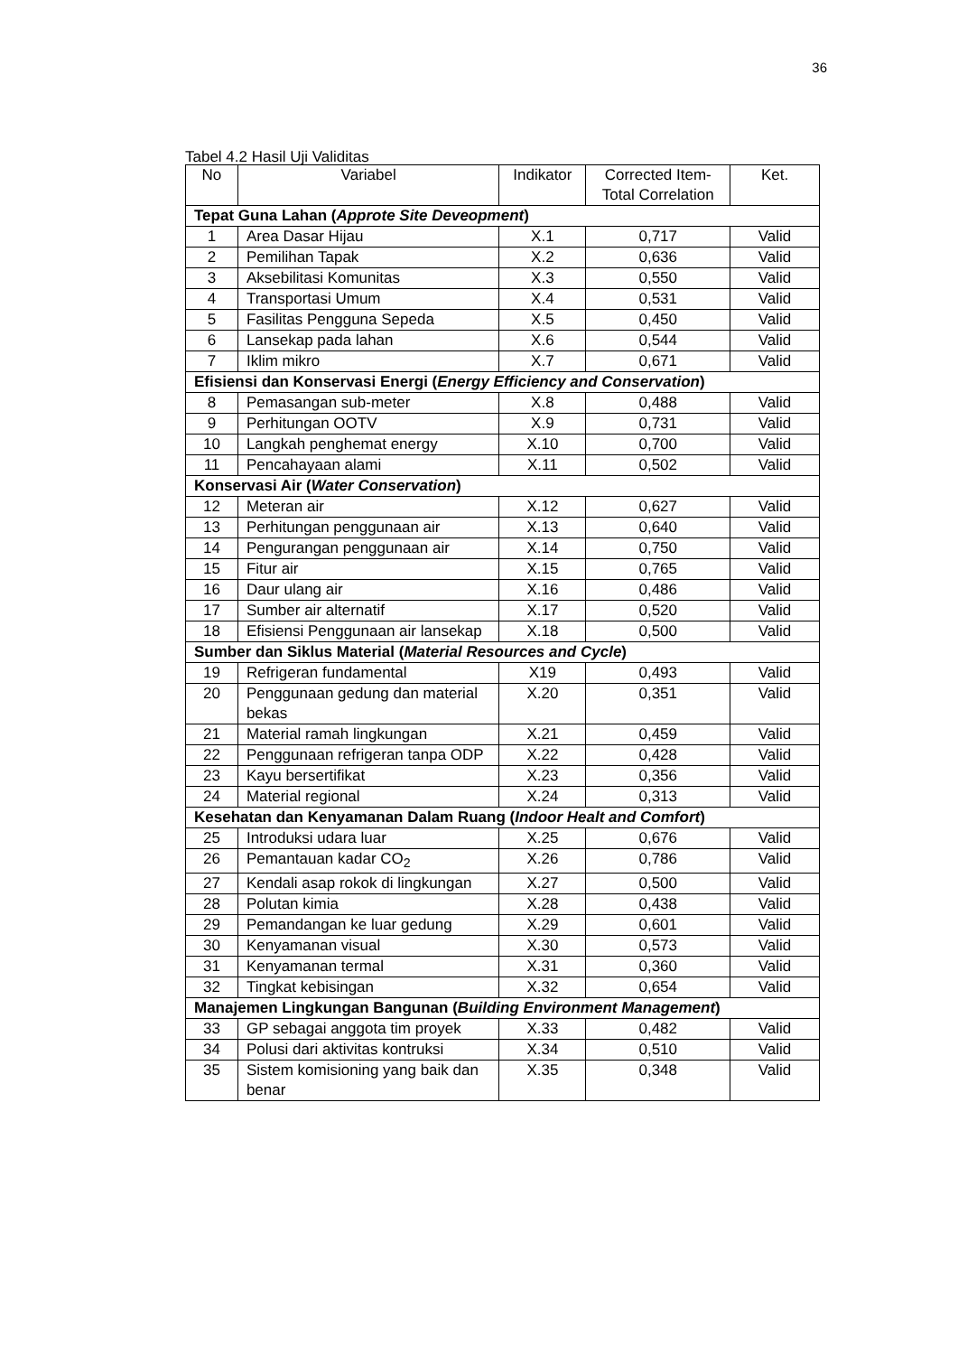36
Tabel 4.2 Hasil Uji Validitas
| No | Variabel | Indikator | Corrected Item-Total Correlation | Ket. |
| --- | --- | --- | --- | --- |
| Tepat Guna Lahan ( Approte Site Deveopment ) | | | | |
| 1 | Area Dasar Hijau | X.1 | 0,717 | Valid |
| 2 | Pemilihan Tapak | X.2 | 0,636 | Valid |
| 3 | Aksebilitasi Komunitas | X.3 | 0,550 | Valid |
| 4 | Transportasi Umum | X.4 | 0,531 | Valid |
| 5 | Fasilitas Pengguna Sepeda | X.5 | 0,450 | Valid |
| 6 | Lansekap pada lahan | X.6 | 0,544 | Valid |
| 7 | Iklim mikro | X.7 | 0,671 | Valid |
| Efisiensi dan Konservasi Energi ( Energy Efficiency and Conservation ) | | | | |
| 8 | Pemasangan sub-meter | X.8 | 0,488 | Valid |
| 9 | Perhitungan OOTV | X.9 | 0,731 | Valid |
| 10 | Langkah penghemat energy | X.10 | 0,700 | Valid |
| 11 | Pencahayaan alami | X.11 | 0,502 | Valid |
| Konservasi Air ( Water Conservation ) | | | | |
| 12 | Meteran air | X.12 | 0,627 | Valid |
| 13 | Perhitungan penggunaan air | X.13 | 0,640 | Valid |
| 14 | Pengurangan penggunaan air | X.14 | 0,750 | Valid |
| 15 | Fitur air | X.15 | 0,765 | Valid |
| 16 | Daur ulang air | X.16 | 0,486 | Valid |
| 17 | Sumber air alternatif | X.17 | 0,520 | Valid |
| 18 | Efisiensi Penggunaan air lansekap | X.18 | 0,500 | Valid |
| Sumber dan Siklus Material ( Material Resources and Cycle ) | | | | |
| 19 | Refrigeran fundamental | X19 | 0,493 | Valid |
| 20 | Penggunaan gedung dan material bekas | X.20 | 0,351 | Valid |
| 21 | Material ramah lingkungan | X.21 | 0,459 | Valid |
| 22 | Penggunaan refrigeran tanpa ODP | X.22 | 0,428 | Valid |
| 23 | Kayu bersertifikat | X.23 | 0,356 | Valid |
| 24 | Material regional | X.24 | 0,313 | Valid |
| Kesehatan dan Kenyamanan Dalam Ruang ( Indoor Healt and Comfort ) | | | | |
| 25 | Introduksi udara luar | X.25 | 0,676 | Valid |
| 26 | Pemantauan kadar CO<sub>2</sub> | X.26 | 0,786 | Valid |
| 27 | Kendali asap rokok di lingkungan | X.27 | 0,500 | Valid |
| 28 | Polutan kimia | X.28 | 0,438 | Valid |
| 29 | Pemandangan ke luar gedung | X.29 | 0,601 | Valid |
| 30 | Kenyamanan visual | X.30 | 0,573 | Valid |
| 31 | Kenyamanan termal | X.31 | 0,360 | Valid |
| 32 | Tingkat kebisingan | X.32 | 0,654 | Valid |
| Manajemen Lingkungan Bangunan ( Building Environment Management ) | | | | |
| 33 | GP sebagai anggota tim proyek | X.33 | 0,482 | Valid |
| 34 | Polusi dari aktivitas kontruksi | X.34 | 0,510 | Valid |
| 35 | Sistem komisioning yang baik dan benar | X.35 | 0,348 | Valid |